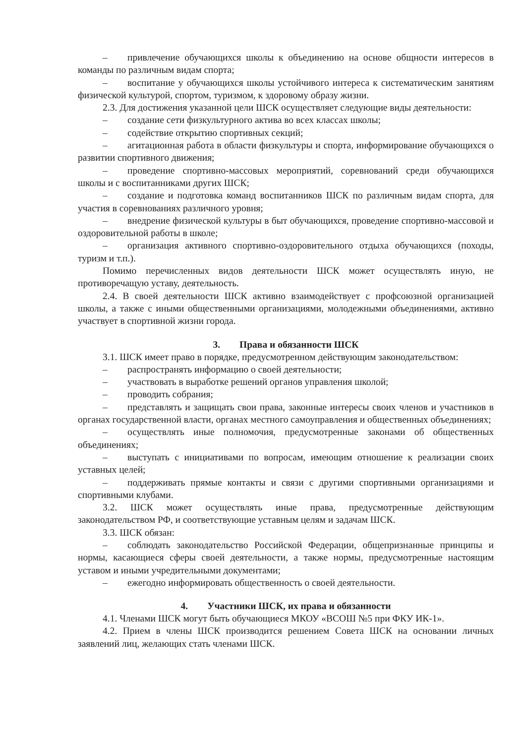– привлечение обучающихся школы к объединению на основе общности интересов в команды по различным видам спорта;
– воспитание у обучающихся школы устойчивого интереса к систематическим занятиям физической культурой, спортом, туризмом, к здоровому образу жизни.
2.3. Для достижения указанной цели ШСК осуществляет следующие виды деятельности:
– создание сети физкультурного актива во всех классах школы;
– содействие открытию спортивных секций;
– агитационная работа в области физкультуры и спорта, информирование обучающихся о развитии спортивного движения;
– проведение спортивно-массовых мероприятий, соревнований среди обучающихся школы и с воспитанниками других ШСК;
– создание и подготовка команд воспитанников ШСК по различным видам спорта, для участия в соревнованиях различного уровня;
– внедрение физической культуры в быт обучающихся, проведение спортивно-массовой и оздоровительной работы в школе;
– организация активного спортивно-оздоровительного отдыха обучающихся (походы, туризм и т.п.).
Помимо перечисленных видов деятельности ШСК может осуществлять иную, не противоречащую уставу, деятельность.
2.4. В своей деятельности ШСК активно взаимодействует с профсоюзной организацией школы, а также с иными общественными организациями, молодежными объединениями, активно участвует в спортивной жизни города.
3. Права и обязанности ШСК
3.1. ШСК имеет право в порядке, предусмотренном действующим законодательством:
– распространять информацию о своей деятельности;
– участвовать в выработке решений органов управления школой;
– проводить собрания;
– представлять и защищать свои права, законные интересы своих членов и участников в органах государственной власти, органах местного самоуправления и общественных объединениях;
– осуществлять иные полномочия, предусмотренные законами об общественных объединениях;
– выступать с инициативами по вопросам, имеющим отношение к реализации своих уставных целей;
– поддерживать прямые контакты и связи с другими спортивными организациями и спортивными клубами.
3.2. ШСК может осуществлять иные права, предусмотренные действующим законодательством РФ, и соответствующие уставным целям и задачам ШСК.
3.3. ШСК обязан:
– соблюдать законодательство Российской Федерации, общепризнанные принципы и нормы, касающиеся сферы своей деятельности, а также нормы, предусмотренные настоящим уставом и иными учредительными документами;
– ежегодно информировать общественность о своей деятельности.
4. Участники ШСК, их права и обязанности
4.1. Членами ШСК могут быть обучающиеся МКОУ «ВСОШ №5 при ФКУ ИК-1».
4.2. Прием в члены ШСК производится решением Совета ШСК на основании личных заявлений лиц, желающих стать членами ШСК.